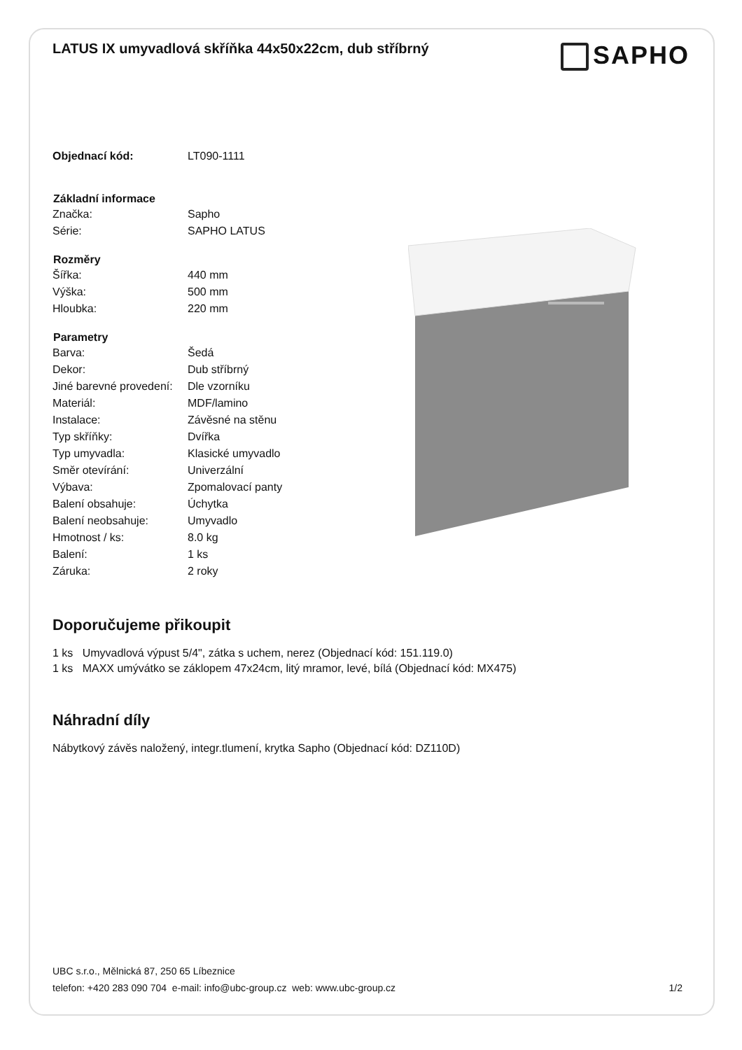LATUS IX umyvadlová skříňka 44x50x22cm, dub stříbrný
SAPHO
| Objednací kód: | LT090-1111 |
| Základní informace | |
| Značka: | Sapho |
| Série: | SAPHO LATUS |
| Rozměry | |
| Šířka: | 440 mm |
| Výška: | 500 mm |
| Hloubka: | 220 mm |
| Parametry | |
| Barva: | Šedá |
| Dekor: | Dub stříbrný |
| Jiné barevné provedení: | Dle vzorníku |
| Materiál: | MDF/lamino |
| Instalace: | Závěsné na stěnu |
| Typ skříňky: | Dvířka |
| Typ umyvadla: | Klasické umyvadlo |
| Směr otevírání: | Univerzální |
| Výbava: | Zpomalovací panty |
| Balení obsahuje: | Úchytka |
| Balení neobsahuje: | Umyvadlo |
| Hmotnost / ks: | 8.0 kg |
| Balení: | 1 ks |
| Záruka: | 2 roky |
Doporučujeme přikoupit
1 ks Umyvadlová výpust 5/4", zátka s uchem, nerez (Objednací kód: 151.119.0)
1 ks MAXX umývátko se záklopem 47x24cm, litý mramor, levé, bílá (Objednací kód: MX475)
Náhradní díly
Nábytkový závěs naložený, integr.tlumení, krytka Sapho (Objednací kód: DZ110D)
UBC s.r.o., Mělnická 87, 250 65 Líbeznice
telefon: +420 283 090 704 e-mail: info@ubc-group.cz web: www.ubc-group.cz
1/2